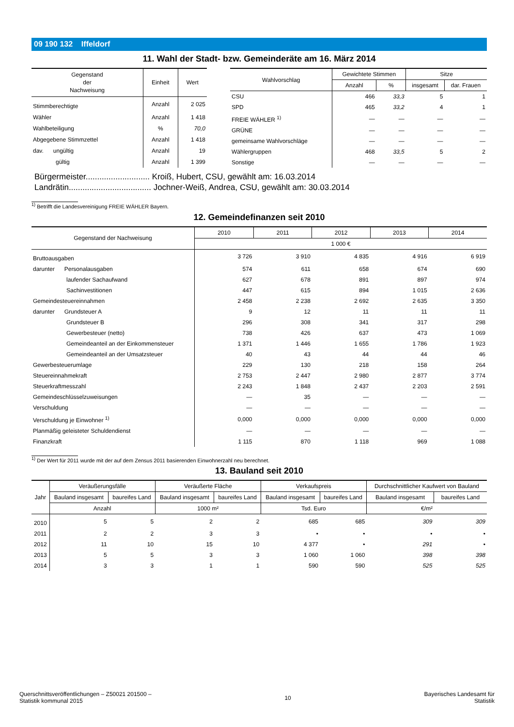09 190 132 Iffeldorf
11. Wahl der Stadt- bzw. Gemeinderäte am 16. März 2014
| Gegenstand der Nachweisung | Einheit | Wert |
| --- | --- | --- |
| Stimmberechtigte | Anzahl | 2 025 |
| Wähler | Anzahl | 1 418 |
| Wahlbeteiligung | % | 70,0 |
| Abgegebene Stimmzettel | Anzahl | 1 418 |
| dav. ungültig | Anzahl | 19 |
| gültig | Anzahl | 1 399 |
| Wahlvorschlag | Gewichtete Stimmen | | Sitze | |
| --- | --- | --- | --- | --- |
| | Anzahl | % | insgesamt | dar. Frauen |
| CSU | 466 | 33,3 | 5 | 1 |
| SPD | 465 | 33,2 | 4 | 1 |
| FREIE WÄHLER <sup>1)</sup> | — | — | — | — |
| GRÜNE | — | — | — | — |
| gemeinsame Wahlvorschläge | — | — | — | — |
| Wählergruppen | 468 | 33,5 | 5 | 2 |
| Sonstige | — | — | — | — |
Bürgermeister............................ Kroiß, Hubert, CSU, gewählt am: 16.03.2014
Landrätin.................................... Jochner-Weiß, Andrea, CSU, gewählt am: 30.03.2014
<sup>1)</sup> Betrifft die Landesvereinigung FREIE WÄHLER Bayern.
12. Gemeindefinanzen seit 2010
| Gegenstand der Nachweisung | 2010 | 2011 | 2012 | 2013 | 2014 |
| --- | --- | --- | --- | --- | --- |
| | 1 000 € | | | | |
| Bruttoausgaben | 3 726 | 3 910 | 4 835 | 4 916 | 6 919 |
| darunter Personalausgaben | 574 | 611 | 658 | 674 | 690 |
| laufender Sachaufwand | 627 | 678 | 891 | 897 | 974 |
| Sachinvestitionen | 447 | 615 | 894 | 1 015 | 2 636 |
| Gemeindesteuereinnahmen | 2 458 | 2 238 | 2 692 | 2 635 | 3 350 |
| darunter Grundsteuer A | 9 | 12 | 11 | 11 | 11 |
| Grundsteuer B | 296 | 308 | 341 | 317 | 298 |
| Gewerbesteuer (netto) | 738 | 426 | 637 | 473 | 1 069 |
| Gemeindeanteil an der Einkommensteuer | 1 371 | 1 446 | 1 655 | 1 786 | 1 923 |
| Gemeindeanteil an der Umsatzsteuer | 40 | 43 | 44 | 44 | 46 |
| Gewerbesteuerumlage | 229 | 130 | 218 | 158 | 264 |
| Steuereinnahmekraft | 2 753 | 2 447 | 2 980 | 2 877 | 3 774 |
| Steuerkraftmesszahl | 2 243 | 1 848 | 2 437 | 2 203 | 2 591 |
| Gemeindeschlüsselzuweisungen | — | 35 | — | — | — |
| Verschuldung | — | — | — | — | — |
| Verschuldung je Einwohner <sup>1)</sup> | 0,000 | 0,000 | 0,000 | 0,000 | 0,000 |
| Planmäßig geleisteter Schuldendienst | — | — | — | — | — |
| Finanzkraft | 1 115 | 870 | 1 118 | 969 | 1 088 |
<sup>1)</sup> Der Wert für 2011 wurde mit der auf dem Zensus 2011 basierenden Einwohnerzahl neu berechnet.
13. Bauland seit 2010
| Jahr | Veräußerungsfälle | | Veräußerte Fläche | | Verkaufspreis | | Durchschnittlicher Kaufwert von Bauland | |
| --- | --- | --- | --- | --- | --- | --- | --- | --- |
| | Bauland insgesamt | baureifes Land | Bauland insgesamt | baureifes Land | Bauland insgesamt | baureifes Land | Bauland insgesamt | baureifes Land |
| | Anzahl | | 1000 m² | | Tsd. Euro | | €/m² | |
| 2010 | 5 | 5 | 2 | 2 | 685 | 685 | 309 | 309 |
| 2011 | 2 | 2 | 3 | 3 | • | • | • | • |
| 2012 | 11 | 10 | 15 | 10 | 4 377 | • | 291 | • |
| 2013 | 5 | 5 | 3 | 3 | 1 060 | 1 060 | 398 | 398 |
| 2014 | 3 | 3 | 1 | 1 | 590 | 590 | 525 | 525 |
Querschnittsveröffentlichungen – Z50021 201500 –
Statistik kommunal 2015
10
Bayerisches Landesamt für
Statistik